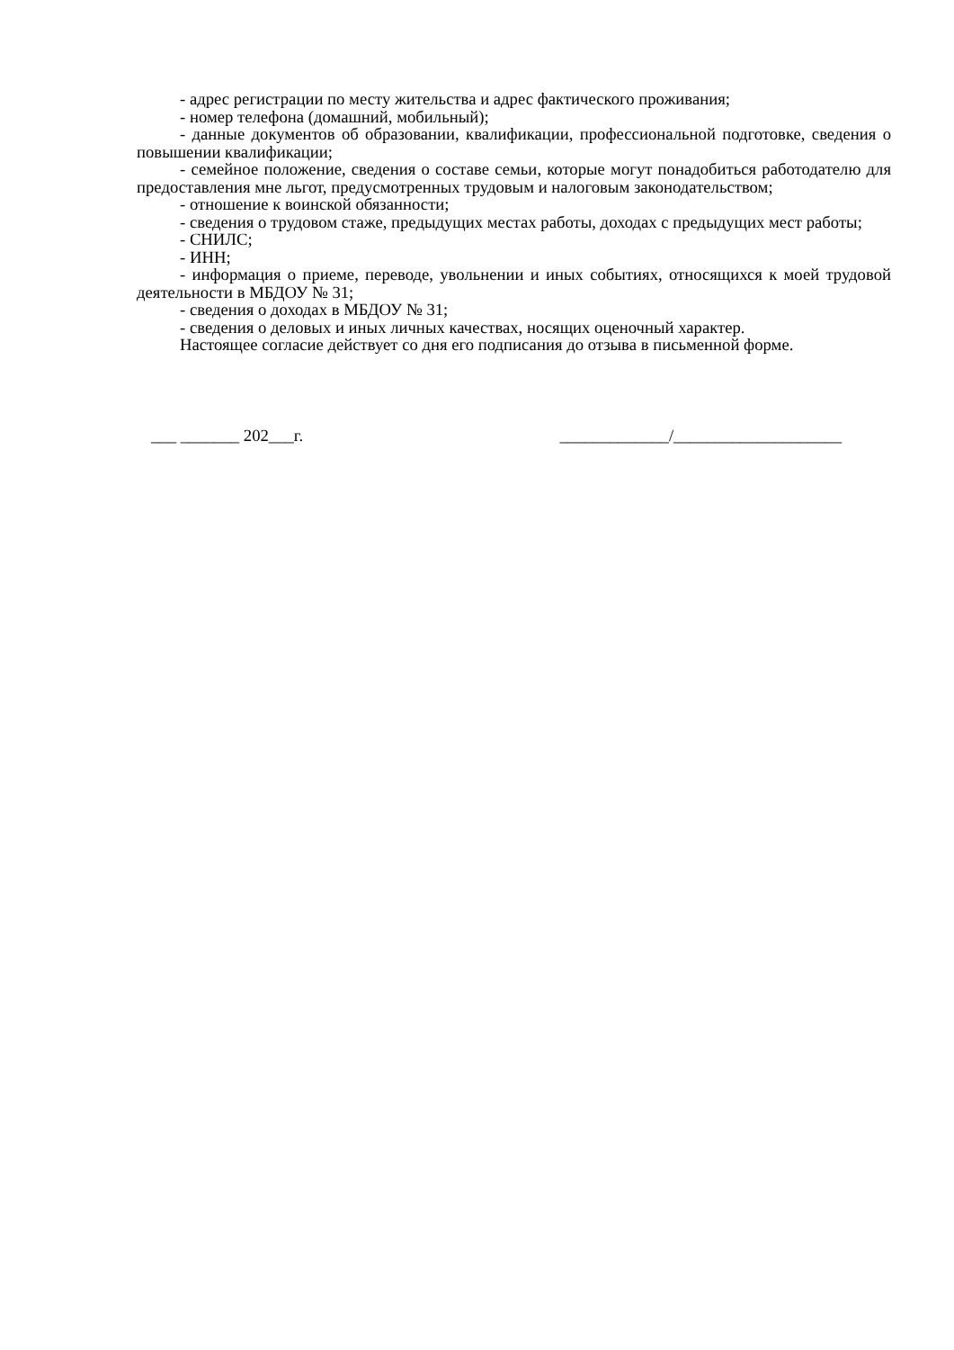- адрес регистрации по месту жительства и адрес фактического проживания;
- номер телефона (домашний, мобильный);
- данные документов об образовании, квалификации, профессиональной подготовке, сведения о повышении квалификации;
- семейное положение, сведения о составе семьи, которые могут понадобиться работодателю для предоставления мне льгот, предусмотренных трудовым и налоговым законодательством;
- отношение к воинской обязанности;
- сведения о трудовом стаже, предыдущих местах работы, доходах с предыдущих мест работы;
- СНИЛС;
- ИНН;
- информация о приеме, переводе, увольнении и иных событиях, относящихся к моей трудовой деятельности в МБДОУ № 31;
- сведения о доходах в МБДОУ № 31;
- сведения о деловых и иных личных качествах, носящих оценочный характер.
Настоящее согласие действует со дня его подписания до отзыва в письменной форме.
___ _______ 202___г. _____________/____________________